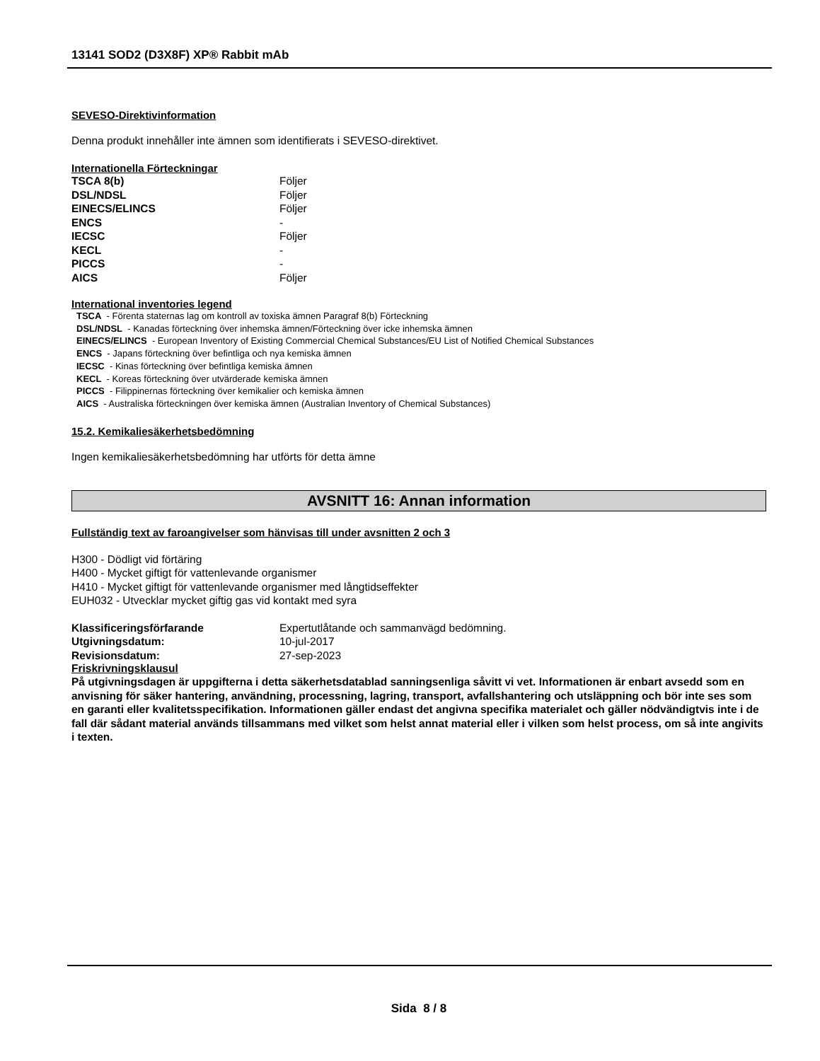13141 SOD2 (D3X8F) XP® Rabbit mAb
SEVESO-Direktivinformation
Denna produkt innehåller inte ämnen som identifierats i SEVESO-direktivet.
Internationella Förteckningar
| TSCA 8(b) | Följer |
| DSL/NDSL | Följer |
| EINECS/ELINCS | Följer |
| ENCS | - |
| IECSC | Följer |
| KECL | - |
| PICCS | - |
| AICS | Följer |
International inventories legend
TSCA - Förenta staternas lag om kontroll av toxiska ämnen Paragraf 8(b) Förteckning
DSL/NDSL - Kanadas förteckning över inhemska ämnen/Förteckning över icke inhemska ämnen
EINECS/ELINCS - European Inventory of Existing Commercial Chemical Substances/EU List of Notified Chemical Substances
ENCS - Japans förteckning över befintliga och nya kemiska ämnen
IECSC - Kinas förteckning över befintliga kemiska ämnen
KECL - Koreas förteckning över utvärderade kemiska ämnen
PICCS - Filippinernas förteckning över kemikalier och kemiska ämnen
AICS - Australiska förteckningen över kemiska ämnen (Australian Inventory of Chemical Substances)
15.2. Kemikaliesäkerhetsbedömning
Ingen kemikaliesäkerhetsbedömning har utförts för detta ämne
AVSNITT 16: Annan information
Fullständig text av faroangivelser som hänvisas till under avsnitten 2 och 3
H300 - Dödligt vid förtäring
H400 - Mycket giftigt för vattenlevande organismer
H410 - Mycket giftigt för vattenlevande organismer med långtidseffekter
EUH032 - Utvecklar mycket giftig gas vid kontakt med syra
| Klassificeringsförfarande | Expertutlåtande och sammanvägd bedömning. |
| Utgivningsdatum: | 10-jul-2017 |
| Revisionsdatum: | 27-sep-2023 |
Friskrivningsklausul
På utgivningsdagen är uppgifterna i detta säkerhetsdatablad sanningsenliga såvitt vi vet. Informationen är enbart avsedd som en anvisning för säker hantering, användning, processning, lagring, transport, avfallshantering och utsläppning och bör inte ses som en garanti eller kvalitetsspecifikation. Informationen gäller endast det angivna specifika materialet och gäller nödvändigtvis inte i de fall där sådant material används tillsammans med vilket som helst annat material eller i vilken som helst process, om så inte angivits i texten.
Sida 8 / 8